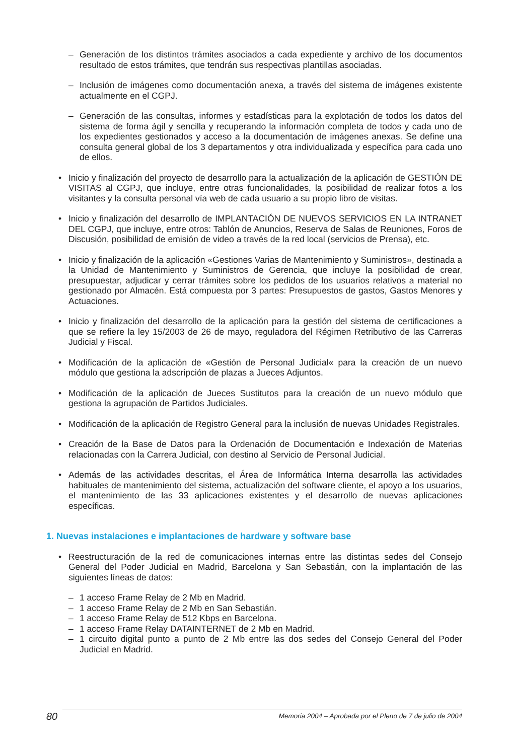– Generación de los distintos trámites asociados a cada expediente y archivo de los documentos resultado de estos trámites, que tendrán sus respectivas plantillas asociadas.
– Inclusión de imágenes como documentación anexa, a través del sistema de imágenes existente actualmente en el CGPJ.
– Generación de las consultas, informes y estadísticas para la explotación de todos los datos del sistema de forma ágil y sencilla y recuperando la información completa de todos y cada uno de los expedientes gestionados y acceso a la documentación de imágenes anexas. Se define una consulta general global de los 3 departamentos y otra individualizada y específica para cada uno de ellos.
• Inicio y finalización del proyecto de desarrollo para la actualización de la aplicación de GESTIÓN DE VISITAS al CGPJ, que incluye, entre otras funcionalidades, la posibilidad de realizar fotos a los visitantes y la consulta personal vía web de cada usuario a su propio libro de visitas.
• Inicio y finalización del desarrollo de IMPLANTACIÓN DE NUEVOS SERVICIOS EN LA INTRANET DEL CGPJ, que incluye, entre otros: Tablón de Anuncios, Reserva de Salas de Reuniones, Foros de Discusión, posibilidad de emisión de video a través de la red local (servicios de Prensa), etc.
• Inicio y finalización de la aplicación «Gestiones Varias de Mantenimiento y Suministros», destinada a la Unidad de Mantenimiento y Suministros de Gerencia, que incluye la posibilidad de crear, presupuestar, adjudicar y cerrar trámites sobre los pedidos de los usuarios relativos a material no gestionado por Almacén. Está compuesta por 3 partes: Presupuestos de gastos, Gastos Menores y Actuaciones.
• Inicio y finalización del desarrollo de la aplicación para la gestión del sistema de certificaciones a que se refiere la ley 15/2003 de 26 de mayo, reguladora del Régimen Retributivo de las Carreras Judicial y Fiscal.
• Modificación de la aplicación de «Gestión de Personal Judicial« para la creación de un nuevo módulo que gestiona la adscripción de plazas a Jueces Adjuntos.
• Modificación de la aplicación de Jueces Sustitutos para la creación de un nuevo módulo que gestiona la agrupación de Partidos Judiciales.
• Modificación de la aplicación de Registro General para la inclusión de nuevas Unidades Registrales.
• Creación de la Base de Datos para la Ordenación de Documentación e Indexación de Materias relacionadas con la Carrera Judicial, con destino al Servicio de Personal Judicial.
• Además de las actividades descritas, el Área de Informática Interna desarrolla las actividades habituales de mantenimiento del sistema, actualización del software cliente, el apoyo a los usuarios, el mantenimiento de las 33 aplicaciones existentes y el desarrollo de nuevas aplicaciones específicas.
1. Nuevas instalaciones e implantaciones de hardware y software base
• Reestructuración de la red de comunicaciones internas entre las distintas sedes del Consejo General del Poder Judicial en Madrid, Barcelona y San Sebastián, con la implantación de las siguientes líneas de datos:
– 1 acceso Frame Relay de 2 Mb en Madrid.
– 1 acceso Frame Relay de 2 Mb en San Sebastián.
– 1 acceso Frame Relay de 512 Kbps en Barcelona.
– 1 acceso Frame Relay DATAINTERNET de 2 Mb en Madrid.
– 1 circuito digital punto a punto de 2 Mb entre las dos sedes del Consejo General del Poder Judicial en Madrid.
80
Memoria 2004 – Aprobada por el Pleno de 7 de julio de 2004